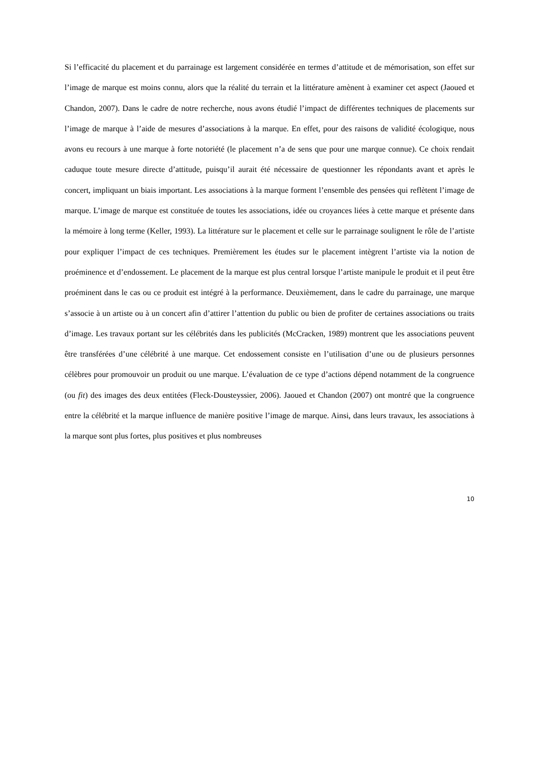Si l’efficacité du placement et du parrainage est largement considérée en termes d’attitude et de mémorisation, son effet sur l’image de marque est moins connu, alors que la réalité du terrain et la littérature amènent à examiner cet aspect (Jaoued et Chandon, 2007). Dans le cadre de notre recherche, nous avons étudié l’impact de différentes techniques de placements sur l’image de marque à l’aide de mesures d’associations à la marque. En effet, pour des raisons de validité écologique, nous avons eu recours à une marque à forte notoriété (le placement n’a de sens que pour une marque connue). Ce choix rendait caduque toute mesure directe d’attitude, puisqu’il aurait été nécessaire de questionner les répondants avant et après le concert, impliquant un biais important. Les associations à la marque forment l’ensemble des pensées qui reflètent l’image de marque. L’image de marque est constituée de toutes les associations, idée ou croyances liées à cette marque et présente dans la mémoire à long terme (Keller, 1993). La littérature sur le placement et celle sur le parrainage soulignent le rôle de l’artiste pour expliquer l’impact de ces techniques. Premièrement les études sur le placement intègrent l’artiste via la notion de proéminence et d’endossement. Le placement de la marque est plus central lorsque l’artiste manipule le produit et il peut être proéminent dans le cas ou ce produit est intégré à la performance. Deuxièmement, dans le cadre du parrainage, une marque s’associe à un artiste ou à un concert afin d’attirer l’attention du public ou bien de profiter de certaines associations ou traits d’image. Les travaux portant sur les célébrités dans les publicités (McCracken, 1989) montrent que les associations peuvent être transférées d’une célébrité à une marque. Cet endossement consiste en l’utilisation d’une ou de plusieurs personnes célèbres pour promouvoir un produit ou une marque. L’évaluation de ce type d’actions dépend notamment de la congruence (ou fit) des images des deux entitées (Fleck-Dousteyssier, 2006). Jaoued et Chandon (2007) ont montré que la congruence entre la célébrité et la marque influence de manière positive l’image de marque. Ainsi, dans leurs travaux, les associations à la marque sont plus fortes, plus positives et plus nombreuses
10